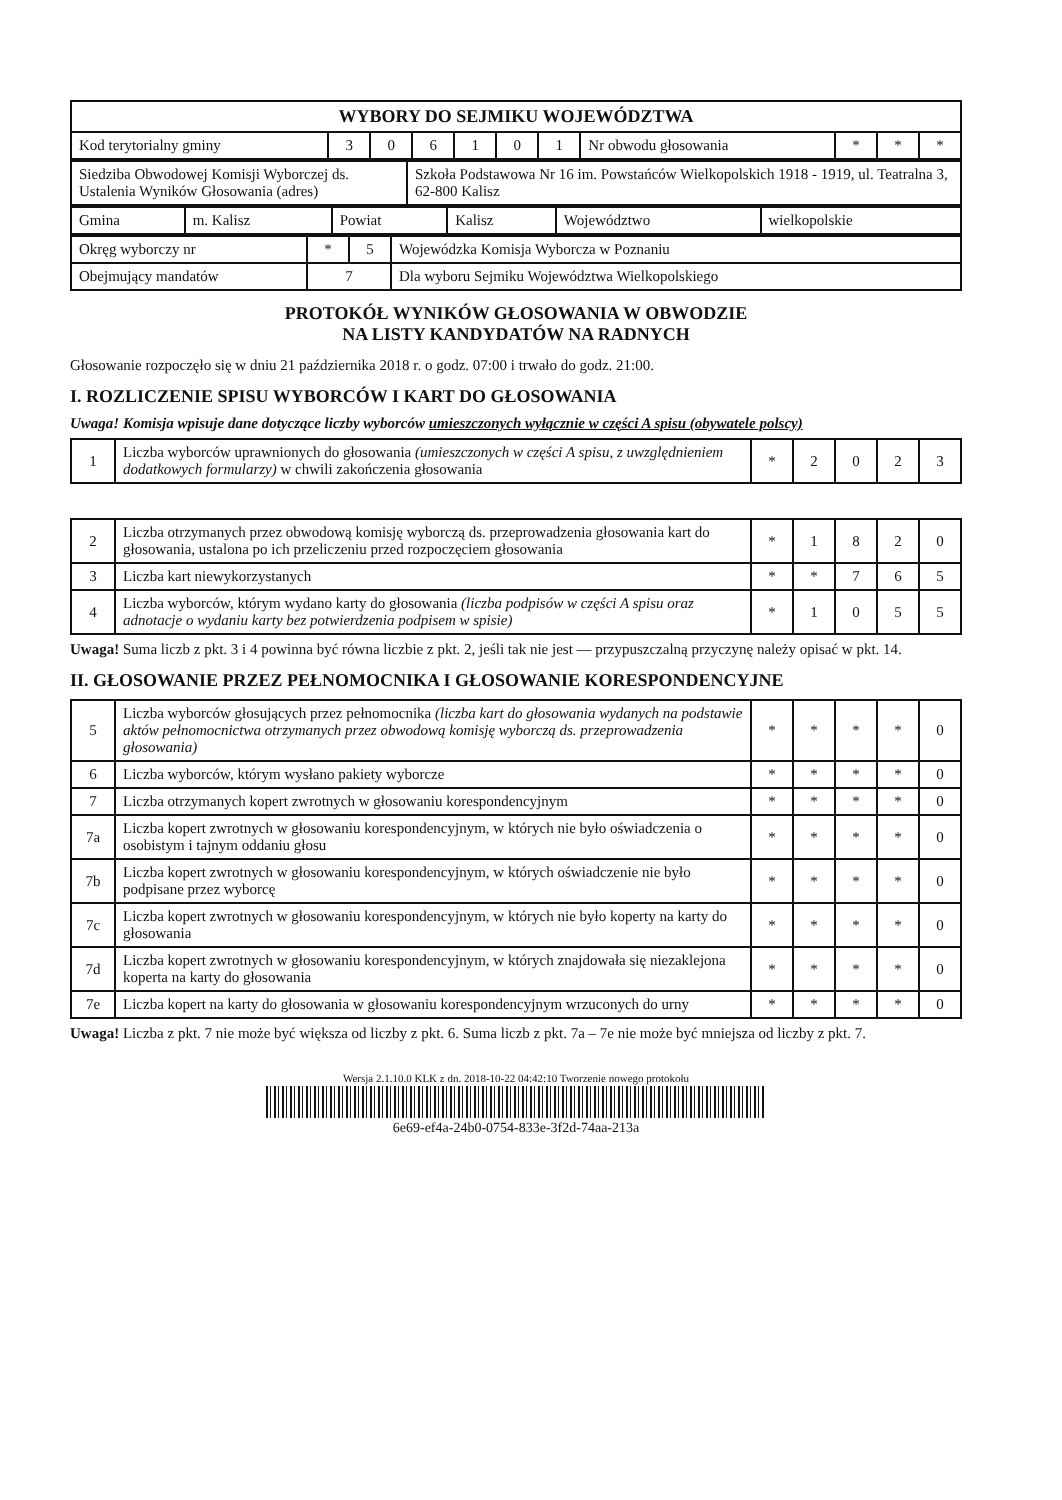| WYBORY DO SEJMIKU WOJEWÓDZTWA | | | | | | | | | | |
| Kod terytorialny gminy | 3 | 0 | 6 | 1 | 0 | 1 | Nr obwodu głosowania | * | * | * |
| Siedziba Obwodowej Komisji Wyborczej ds. Ustalenia Wyników Głosowania (adres) | Szkoła Podstawowa Nr 16 im. Powstańców Wielkopolskich 1918 - 1919, ul. Teatralna 3, 62-800 Kalisz |
| Gmina | m. Kalisz | Powiat | Kalisz | Województwo | wielkopolskie |
| Okręg wyborczy nr | * | 5 | Wojewódzka Komisja Wyborcza w Poznaniu |
| Obejmujący mandatów | 7 | | Dla wyboru Sejmiku Województwa Wielkopolskiego |
PROTOKÓŁ WYNIKÓW GŁOSOWANIA W OBWODZIE
NA LISTY KANDYDATÓW NA RADNYCH
Głosowanie rozpoczęło się w dniu 21 października 2018 r. o godz. 07:00 i trwało do godz. 21:00.
I. ROZLICZENIE SPISU WYBORCÓW I KART DO GŁOSOWANIA
Uwaga! Komisja wpisuje dane dotyczące liczby wyborców umieszczonych wyłącznie w części A spisu (obywatele polscy)
| 1 | Liczba wyborców uprawnionych do głosowania (umieszczonych w części A spisu, z uwzględnieniem dodatkowych formularzy) w chwili zakończenia głosowania | * | 2 | 0 | 2 | 3 |
| 2 | Liczba otrzymanych przez obwodową komisję wyborczą ds. przeprowadzenia głosowania kart do głosowania, ustalona po ich przeliczeniu przed rozpoczęciem głosowania | * | 1 | 8 | 2 | 0 |
| 3 | Liczba kart niewykorzystanych | * | * | 7 | 6 | 5 |
| 4 | Liczba wyborców, którym wydano karty do głosowania (liczba podpisów w części A spisu oraz adnotacje o wydaniu karty bez potwierdzenia podpisem w spisie) | * | 1 | 0 | 5 | 5 |
Uwaga! Suma liczb z pkt. 3 i 4 powinna być równa liczbie z pkt. 2, jeśli tak nie jest — przypuszczalną przyczynę należy opisać w pkt. 14.
II. GŁOSOWANIE PRZEZ PEŁNOMOCNIKA I GŁOSOWANIE KORESPONDENCYJNE
| 5 | Liczba wyborców głosujących przez pełnomocnika (liczba kart do głosowania wydanych na podstawie aktów pełnomocnictwa otrzymanych przez obwodową komisję wyborczą ds. przeprowadzenia głosowania) | * | * | * | * | 0 |
| 6 | Liczba wyborców, którym wysłano pakiety wyborcze | * | * | * | * | 0 |
| 7 | Liczba otrzymanych kopert zwrotnych w głosowaniu korespondencyjnym | * | * | * | * | 0 |
| 7a | Liczba kopert zwrotnych w głosowaniu korespondencyjnym, w których nie było oświadczenia o osobistym i tajnym oddaniu głosu | * | * | * | * | 0 |
| 7b | Liczba kopert zwrotnych w głosowaniu korespondencyjnym, w których oświadczenie nie było podpisane przez wyborcę | * | * | * | * | 0 |
| 7c | Liczba kopert zwrotnych w głosowaniu korespondencyjnym, w których nie było koperty na karty do głosowania | * | * | * | * | 0 |
| 7d | Liczba kopert zwrotnych w głosowaniu korespondencyjnym, w których znajdowała się niezaklejona koperta na karty do głosowania | * | * | * | * | 0 |
| 7e | Liczba kopert na karty do głosowania w głosowaniu korespondencyjnym wrzuconych do urny | * | * | * | * | 0 |
Uwaga! Liczba z pkt. 7 nie może być większa od liczby z pkt. 6. Suma liczb z pkt. 7a – 7e nie może być mniejsza od liczby z pkt. 7.
Wersja 2.1.10.0 KLK z dn. 2018-10-22 04:42:10 Tworzenie nowego protokołu
6e69-ef4a-24b0-0754-833e-3f2d-74aa-213a